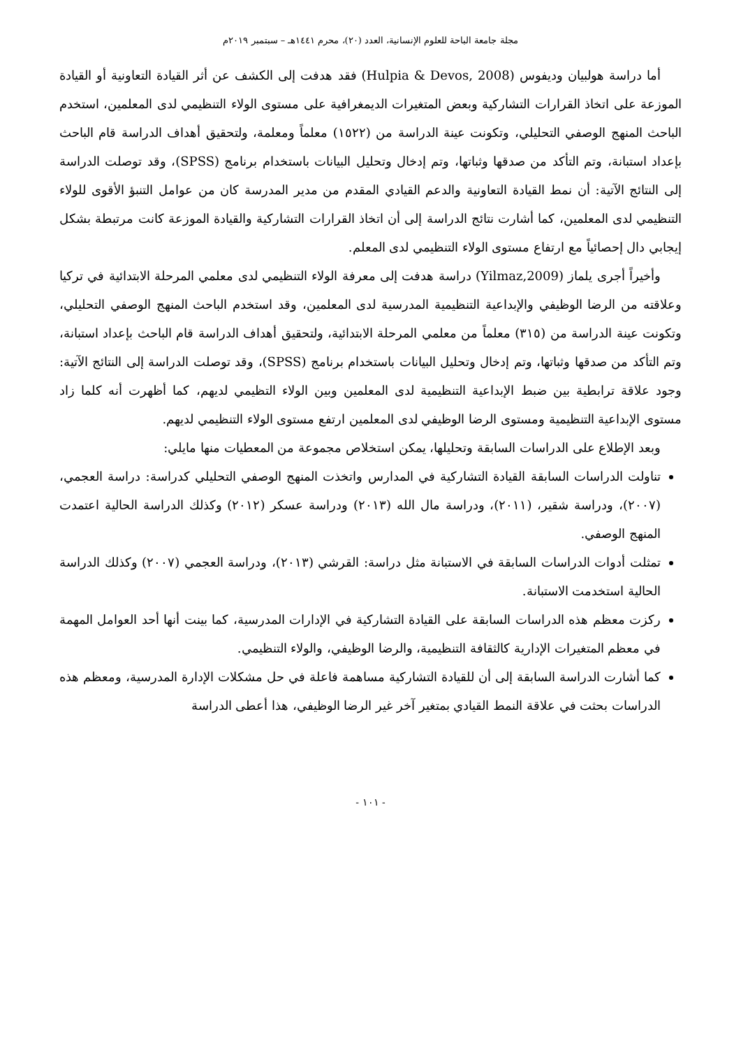مجلة جامعة الباحة للعلوم الإنسانية، العدد (٢٠)، محرم ١٤٤١هـ – سبتمبر ٢٠١٩م
أما دراسة هولبيان وديفوس (Hulpia & Devos, 2008) فقد هدفت إلى الكشف عن أثر القيادة التعاونية أو القيادة الموزعة على اتخاذ القرارات التشاركية وبعض المتغيرات الديمغرافية على مستوى الولاء التنظيمي لدى المعلمين، استخدم الباحث المنهج الوصفي التحليلي، وتكونت عينة الدراسة من (١٥٢٢) معلماً ومعلمة، ولتحقيق أهداف الدراسة قام الباحث بإعداد استبانة، وتم التأكد من صدقها وثباتها، وتم إدخال وتحليل البيانات باستخدام برنامج (SPSS)، وقد توصلت الدراسة إلى النتائج الآتية: أن نمط القيادة التعاونية والدعم القيادي المقدم من مدير المدرسة كان من عوامل التنبؤ الأقوى للولاء التنظيمي لدى المعلمين، كما أشارت نتائج الدراسة إلى أن اتخاذ القرارات التشاركية والقيادة الموزعة كانت مرتبطة بشكل إيجابي دال إحصائياً مع ارتفاع مستوى الولاء التنظيمي لدى المعلم.
وأخيراً أجرى يلماز (Yilmaz,2009) دراسة هدفت إلى معرفة الولاء التنظيمي لدى معلمي المرحلة الابتدائية في تركيا وعلاقته من الرضا الوظيفي والإبداعية التنظيمية المدرسية لدى المعلمين، وقد استخدم الباحث المنهج الوصفي التحليلي، وتكونت عينة الدراسة من (٣١٥) معلماً من معلمي المرحلة الابتدائية، ولتحقيق أهداف الدراسة قام الباحث بإعداد استبانة، وتم التأكد من صدقها وثباتها، وتم إدخال وتحليل البيانات باستخدام برنامج (SPSS)، وقد توصلت الدراسة إلى النتائج الآتية: وجود علاقة ترابطية بين ضبط الإبداعية التنظيمية لدى المعلمين وبين الولاء التظيمي لديهم، كما أظهرت أنه كلما زاد مستوى الإبداعية التنظيمية ومستوى الرضا الوظيفي لدى المعلمين ارتفع مستوى الولاء التنظيمي لديهم.
وبعد الإطلاع على الدراسات السابقة وتحليلها، يمكن استخلاص مجموعة من المعطيات منها مايلي:
تناولت الدراسات السابقة القيادة التشاركية في المدارس واتخذت المنهج الوصفي التحليلي كدراسة: دراسة العجمي، (٢٠٠٧)، ودراسة شقير، (٢٠١١)، ودراسة مال الله (٢٠١٣) ودراسة عسكر (٢٠١٢) وكذلك الدراسة الحالية اعتمدت المنهج الوصفي.
تمثلت أدوات الدراسات السابقة في الاستبانة مثل دراسة: القرشي (٢٠١٣)، ودراسة العجمي (٢٠٠٧) وكذلك الدراسة الحالية استخدمت الاستبانة.
ركزت معظم هذه الدراسات السابقة على القيادة التشاركية في الإدارات المدرسية، كما بينت أنها أحد العوامل المهمة في معظم المتغيرات الإدارية كالثقافة التنظيمية، والرضا الوظيفي، والولاء التنظيمي.
كما أشارت الدراسة السابقة إلى أن للقيادة التشاركية مساهمة فاعلة في حل مشكلات الإدارة المدرسية، ومعظم هذه الدراسات بحثت في علاقة النمط القيادي بمتغير آخر غير الرضا الوظيفي، هذا أعطى الدراسة
- ١٠١ -